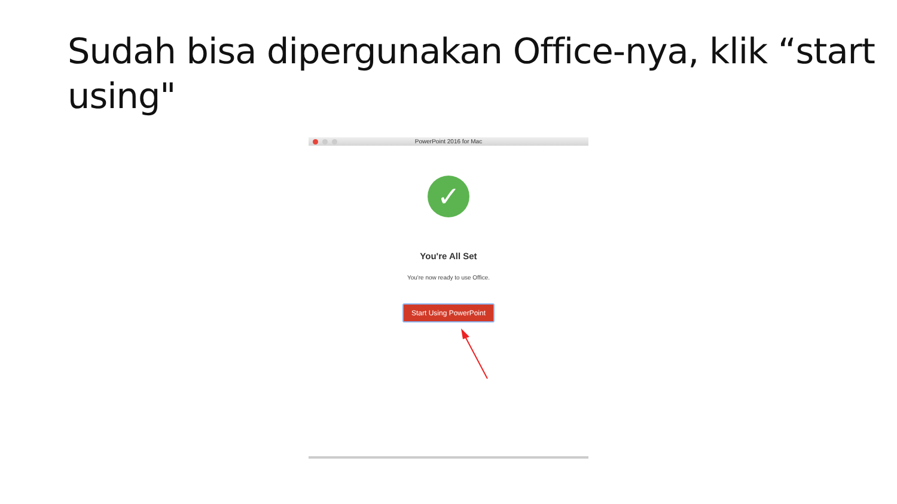Sudah bisa dipergunakan Office-nya, klik “start using"
PowerPoint 2016 for Mac
✓
You're All Set
You're now ready to use Office.
Start Using PowerPoint